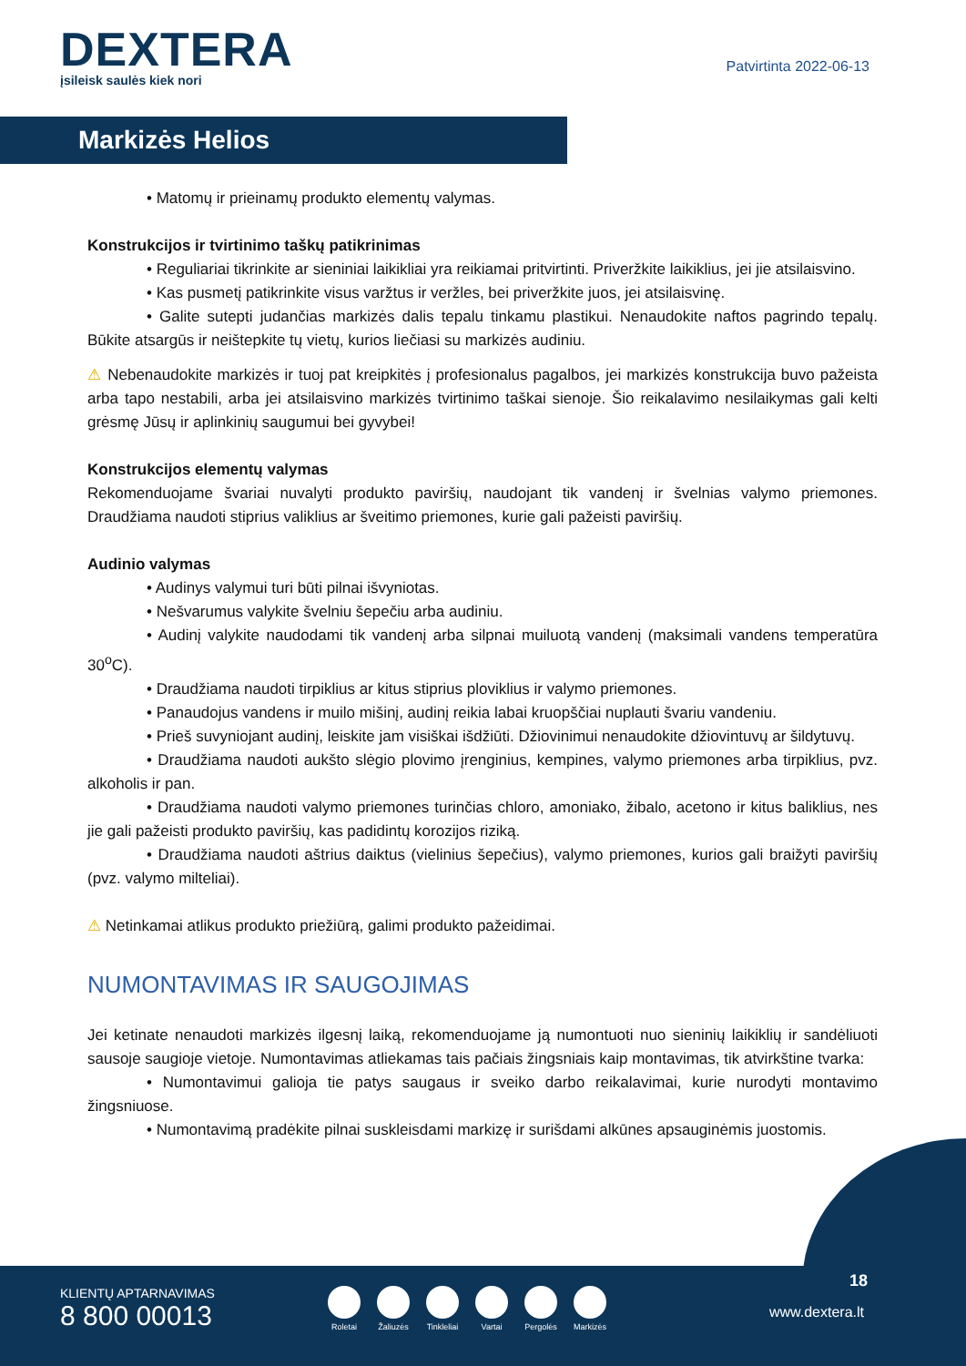DEXTERA
įsileisk saulės kiek nori
Patvirtinta 2022-06-13
Markizės Helios
• Matomų ir prieinamų produkto elementų valymas.
Konstrukcijos ir tvirtinimo taškų patikrinimas
• Reguliariai tikrinkite ar sieniniai laikikliai yra reikiamai pritvirtinti. Priveržkite laikiklius, jei jie atsilaisvino.
• Kas pusmetį patikrinkite visus varžtus ir veržles, bei priveržkite juos, jei atsilaisvinę.
• Galite sutepti judančias markizės dalis tepalu tinkamu plastikui. Nenaudokite naftos pagrindo tepalų. Būkite atsargūs ir neištepkite tų vietų, kurios liečiasi su markizės audiniu.
⚠ Nebenaudokite markizės ir tuoj pat kreipkitės į profesionalus pagalbos, jei markizės konstrukcija buvo pažeista arba tapo nestabili, arba jei atsilaisvino markizės tvirtinimo taškai sienoje. Šio reikalavimo nesilaikymas gali kelti grėsmę Jūsų ir aplinkinių saugumui bei gyvybei!
Konstrukcijos elementų valymas
Rekomenduojame švariai nuvalyti produkto paviršių, naudojant tik vandenį ir švelnias valymo priemones. Draudžiama naudoti stiprius valiklius ar šveitimo priemones, kurie gali pažeisti paviršių.
Audinio valymas
• Audinys valymui turi būti pilnai išvyniotas.
• Nešvarumus valykite švelniu šepečiu arba audiniu.
• Audinį valykite naudodami tik vandenį arba silpnai muiluotą vandenį (maksimali vandens temperatūra 30<sup>o</sup>C).
• Draudžiama naudoti tirpiklius ar kitus stiprius ploviklius ir valymo priemones.
• Panaudojus vandens ir muilo mišinį, audinį reikia labai kruopščiai nuplauti švariu vandeniu.
• Prieš suvyniojant audinį, leiskite jam visiškai išdžiūti. Džiovinimui nenaudokite džiovintuvų ar šildytuvų.
• Draudžiama naudoti aukšto slėgio plovimo įrenginius, kempines, valymo priemones arba tirpiklius, pvz. alkoholis ir pan.
• Draudžiama naudoti valymo priemones turinčias chloro, amoniako, žibalo, acetono ir kitus baliklius, nes jie gali pažeisti produkto paviršių, kas padidintų korozijos riziką.
• Draudžiama naudoti aštrius daiktus (vielinius šepečius), valymo priemones, kurios gali braižyti paviršių (pvz. valymo milteliai).
⚠ Netinkamai atlikus produkto priežiūrą, galimi produkto pažeidimai.
NUMONTAVIMAS IR SAUGOJIMAS
Jei ketinate nenaudoti markizės ilgesnį laiką, rekomenduojame ją numontuoti nuo sieninių laikiklių ir sandėliuoti sausoje saugioje vietoje. Numontavimas atliekamas tais pačiais žingsniais kaip montavimas, tik atvirkštine tvarka:
• Numontavimui galioja tie patys saugaus ir sveiko darbo reikalavimai, kurie nurodyti montavimo žingsniuose.
• Numontavimą pradėkite pilnai suskleisdami markizę ir surišdami alkūnes apsauginėmis juostomis.
KLIENTŲ APTARNAVIMAS
8 800 00013
Roletai Žaliuzės Tinkleliai Vartai Pergolės Markizės
18
www.dextera.lt